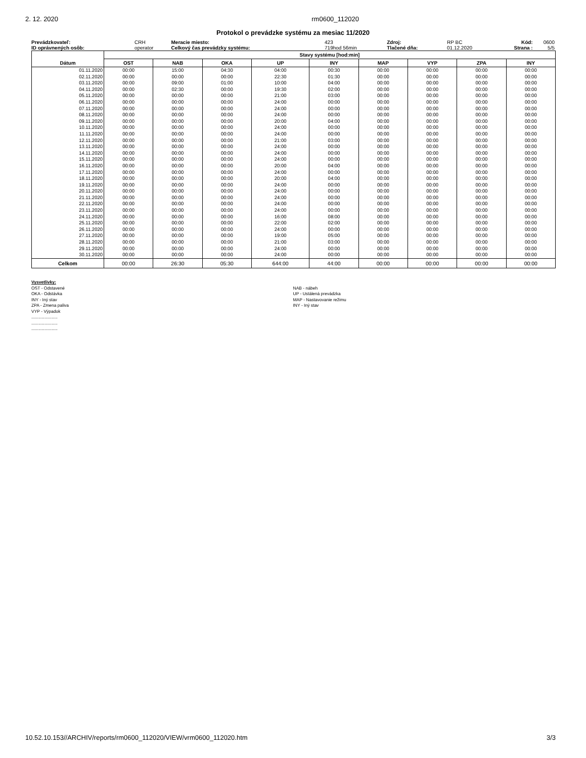2. 12. 2020 rm0600_112020
Protokol o prevádzke systému za mesiac 11/2020
| Prevádzkovateľ: | CRH | Meracie miesto: | 423 | Zdroj: | RP BC | Kód: | 0600 |
| ID oprávnených osôb: | operator | Celkový čas prevádzky systému: | 719hod 56min | Tlačené dňa: | 01.12.2020 | Strana : | 5/5 |
| Dátum | Stavy systému [hod:min] | | | | | | | | |
| --- | --- | --- | --- | --- | --- | --- | --- | --- | --- |
| | OST | NAB | OKA | UP | INY | MAP | VYP | ZPA | INY |
| 01.11.2020 | 00:00 | 15:00 | 04:30 | 04:00 | 00:30 | 00:00 | 00:00 | 00:00 | 00:00 |
| 02.11.2020 | 00:00 | 00:00 | 00:00 | 22:30 | 01:30 | 00:00 | 00:00 | 00:00 | 00:00 |
| 03.11.2020 | 00:00 | 09:00 | 01:00 | 10:00 | 04:00 | 00:00 | 00:00 | 00:00 | 00:00 |
| 04.11.2020 | 00:00 | 02:30 | 00:00 | 19:30 | 02:00 | 00:00 | 00:00 | 00:00 | 00:00 |
| 05.11.2020 | 00:00 | 00:00 | 00:00 | 21:00 | 03:00 | 00:00 | 00:00 | 00:00 | 00:00 |
| 06.11.2020 | 00:00 | 00:00 | 00:00 | 24:00 | 00:00 | 00:00 | 00:00 | 00:00 | 00:00 |
| 07.11.2020 | 00:00 | 00:00 | 00:00 | 24:00 | 00:00 | 00:00 | 00:00 | 00:00 | 00:00 |
| 08.11.2020 | 00:00 | 00:00 | 00:00 | 24:00 | 00:00 | 00:00 | 00:00 | 00:00 | 00:00 |
| 09.11.2020 | 00:00 | 00:00 | 00:00 | 20:00 | 04:00 | 00:00 | 00:00 | 00:00 | 00:00 |
| 10.11.2020 | 00:00 | 00:00 | 00:00 | 24:00 | 00:00 | 00:00 | 00:00 | 00:00 | 00:00 |
| 11.11.2020 | 00:00 | 00:00 | 00:00 | 24:00 | 00:00 | 00:00 | 00:00 | 00:00 | 00:00 |
| 12.11.2020 | 00:00 | 00:00 | 00:00 | 21:00 | 03:00 | 00:00 | 00:00 | 00:00 | 00:00 |
| 13.11.2020 | 00:00 | 00:00 | 00:00 | 24:00 | 00:00 | 00:00 | 00:00 | 00:00 | 00:00 |
| 14.11.2020 | 00:00 | 00:00 | 00:00 | 24:00 | 00:00 | 00:00 | 00:00 | 00:00 | 00:00 |
| 15.11.2020 | 00:00 | 00:00 | 00:00 | 24:00 | 00:00 | 00:00 | 00:00 | 00:00 | 00:00 |
| 16.11.2020 | 00:00 | 00:00 | 00:00 | 20:00 | 04:00 | 00:00 | 00:00 | 00:00 | 00:00 |
| 17.11.2020 | 00:00 | 00:00 | 00:00 | 24:00 | 00:00 | 00:00 | 00:00 | 00:00 | 00:00 |
| 18.11.2020 | 00:00 | 00:00 | 00:00 | 20:00 | 04:00 | 00:00 | 00:00 | 00:00 | 00:00 |
| 19.11.2020 | 00:00 | 00:00 | 00:00 | 24:00 | 00:00 | 00:00 | 00:00 | 00:00 | 00:00 |
| 20.11.2020 | 00:00 | 00:00 | 00:00 | 24:00 | 00:00 | 00:00 | 00:00 | 00:00 | 00:00 |
| 21.11.2020 | 00:00 | 00:00 | 00:00 | 24:00 | 00:00 | 00:00 | 00:00 | 00:00 | 00:00 |
| 22.11.2020 | 00:00 | 00:00 | 00:00 | 24:00 | 00:00 | 00:00 | 00:00 | 00:00 | 00:00 |
| 23.11.2020 | 00:00 | 00:00 | 00:00 | 24:00 | 00:00 | 00:00 | 00:00 | 00:00 | 00:00 |
| 24.11.2020 | 00:00 | 00:00 | 00:00 | 16:00 | 08:00 | 00:00 | 00:00 | 00:00 | 00:00 |
| 25.11.2020 | 00:00 | 00:00 | 00:00 | 22:00 | 02:00 | 00:00 | 00:00 | 00:00 | 00:00 |
| 26.11.2020 | 00:00 | 00:00 | 00:00 | 24:00 | 00:00 | 00:00 | 00:00 | 00:00 | 00:00 |
| 27.11.2020 | 00:00 | 00:00 | 00:00 | 19:00 | 05:00 | 00:00 | 00:00 | 00:00 | 00:00 |
| 28.11.2020 | 00:00 | 00:00 | 00:00 | 21:00 | 03:00 | 00:00 | 00:00 | 00:00 | 00:00 |
| 29.11.2020 | 00:00 | 00:00 | 00:00 | 24:00 | 00:00 | 00:00 | 00:00 | 00:00 | 00:00 |
| 30.11.2020 | 00:00 | 00:00 | 00:00 | 24:00 | 00:00 | 00:00 | 00:00 | 00:00 | 00:00 |
| Celkom | 00:00 | 26:30 | 05:30 | 644:00 | 44:00 | 00:00 | 00:00 | 00:00 | 00:00 |
Vysvetlivky:
OST - Odstavené
OKA - Odstávka
INY - Iný stav
ZPA - Zmena paliva
VYP - Výpadok
......................
......................
......................
NAB - nábeh
UP - Ustálená prevádzka
MAP - Nastavovanie režimu
INY - Iný stav
10.52.10.153//ARCHIV/reports/rm0600_112020/VIEW/vrm0600_112020.htm 3/3